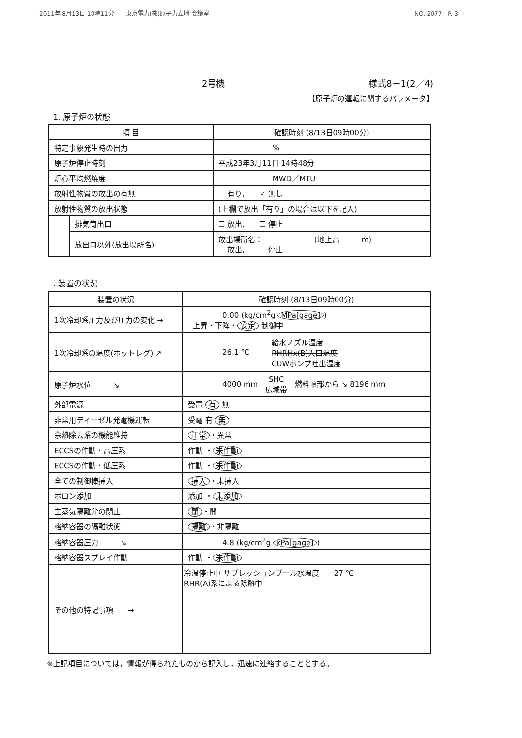2011年 8月13日 10時11分　　東京電力(株)原子力立地 会議室 NO. 2077　P. 3
2号機 様式8－1(2／4)
【原子炉の運転に関するパラメータ】
1. 原子炉の状態
| 項 目 | | 確認時刻 (8/13日09時00分) |
| --- | --- | --- |
| 特定事象発生時の出力 | | % |
| 原子炉停止時刻 | | 平成23年3月11日 14時48分 |
| 炉心平均燃焼度 | | MWD／MTU |
| 放射性物質の放出の有無 | | ☐ 有り, ☑ 無し |
| 放射性物質の放出状態 | | (上欄で放出「有り」の場合は以下を記入) |
| | 排気筒出口 | ☐ 放出, ☐ 停止 |
| | 放出口以外(放出場所名) | 放出場所名： (地上高 m) ☐ 放出, ☐ 停止 |
. 装置の状況
| 装置の状況 | 確認時刻 (8/13日09時00分) |
| --- | --- |
| 1次冷却系圧力及び圧力の変化 → | 0.00 (kg/cm<sup>2</sup>g MPa[gage] ) 上昇・下降・ 安定 制御中 |
| 1次冷却系の温度(ホットレグ) ↗ | 26.1 ℃ 給水ノズル温度 RHRHx(B)入口温度 CUWポンプ吐出温度 |
| 原子炉水位 ↘ | 4000 mm SHC 広域帯 燃料頂部から ↘ 8196 mm |
| 外部電源 | 受電 有 無 |
| 非常用ディーゼル発電機運転 | 受電 有 無 |
| 余熱除去系の機能維持 | 正常 ・異常 |
| ECCSの作動・高圧系 | 作動 ・ 未作動 |
| ECCSの作動・低圧系 | 作動 ・ 未作動 |
| 全ての制御棒挿入 | 挿入 ・未挿入 |
| ボロン添加 | 添加 ・ 未添加 |
| 主蒸気隔離弁の閉止 | 閉 ・開 |
| 格納容器の隔離状態 | 隔離 ・非隔離 |
| 格納容器圧力 ↘ | 4.8 (kg/cm<sup>2</sup>g kPa[gage] ) |
| 格納容器スプレイ作動 | 作動 ・ 未作動 |
| その他の特記事項 → | 冷温停止中 サプレッションプール水温度 27 ℃ RHR(A)系による除熱中 |
※上記項目については，情報が得られたものから記入し，迅速に連絡することとする。